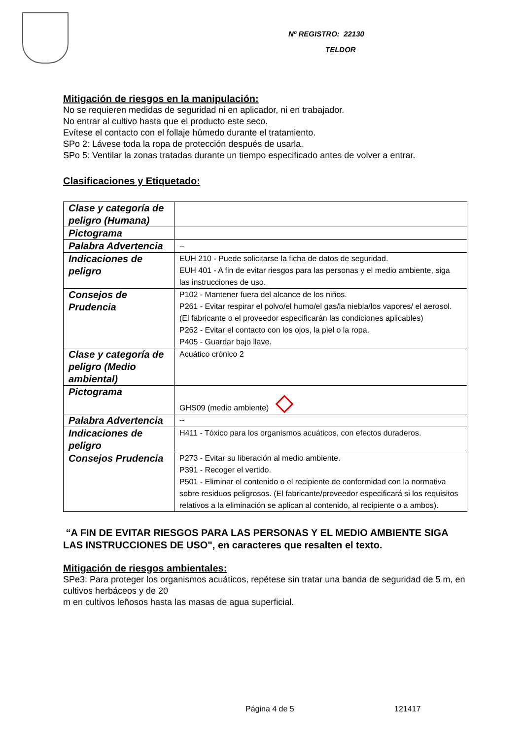Nº REGISTRO: 22130
TELDOR
Mitigación de riesgos en la manipulación:
No se requieren medidas de seguridad ni en aplicador, ni en trabajador.
No entrar al cultivo hasta que el producto este seco.
Evítese el contacto con el follaje húmedo durante el tratamiento.
SPo 2: Lávese toda la ropa de protección después de usarla.
SPo 5: Ventilar la zonas tratadas durante un tiempo especificado antes de volver a entrar.
Clasificaciones y Etiquetado:
| Clase y categoría de peligro (Humana) | |
| Pictograma | |
| Palabra Advertencia | -- |
| Indicaciones de peligro | EUH 210 - Puede solicitarse la ficha de datos de seguridad. EUH 401 - A fin de evitar riesgos para las personas y el medio ambiente, siga las instrucciones de uso. |
| Consejos de Prudencia | P102 - Mantener fuera del alcance de los niños. P261 - Evitar respirar el polvo/el humo/el gas/la niebla/los vapores/ el aerosol. (El fabricante o el proveedor especificarán las condiciones aplicables) P262 - Evitar el contacto con los ojos, la piel o la ropa. P405 - Guardar bajo llave. |
| Clase y categoría de peligro (Medio ambiental) | Acuático crónico 2 |
| Pictograma | GHS09 (medio ambiente) |
| Palabra Advertencia | -- |
| Indicaciones de peligro | H411 - Tóxico para los organismos acuáticos, con efectos duraderos. |
| Consejos Prudencia | P273 - Evitar su liberación al medio ambiente. P391 - Recoger el vertido. P501 - Eliminar el contenido o el recipiente de conformidad con la normativa sobre residuos peligrosos. (El fabricante/proveedor especificará si los requisitos relativos a la eliminación se aplican al contenido, al recipiente o a ambos). |
“A FIN DE EVITAR RIESGOS PARA LAS PERSONAS Y EL MEDIO AMBIENTE SIGA LAS INSTRUCCIONES DE USO", en caracteres que resalten el texto.
Mitigación de riesgos ambientales:
SPe3: Para proteger los organismos acuáticos, repétese sin tratar una banda de seguridad de 5 m, en cultivos herbáceos y de 20
m en cultivos leñosos hasta las masas de agua superficial.
Página 4 de 5 121417